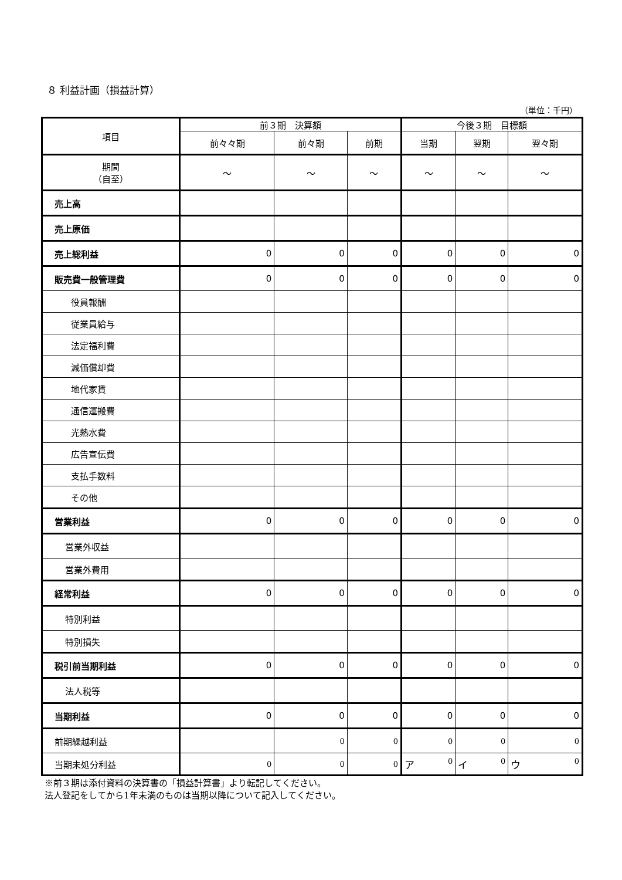８ 利益計画（損益計算）
（単位：千円）
| 項目 | 前３期 決算額 | | | 今後３期 目標額 | | |
| --- | --- | --- | --- | --- | --- | --- |
| | 前々々期 | 前々期 | 前期 | 当期 | 翌期 | 翌々期 |
| 期間 （自至） | ～ | ～ | ～ | ～ | ～ | ～ |
| 売上高 | | | | | | |
| 売上原価 | | | | | | |
| 売上総利益 | 0 | 0 | 0 | 0 | 0 | 0 |
| 販売費一般管理費 | 0 | 0 | 0 | 0 | 0 | 0 |
| 役員報酬 | | | | | | |
| 従業員給与 | | | | | | |
| 法定福利費 | | | | | | |
| 減価償却費 | | | | | | |
| 地代家賃 | | | | | | |
| 通信運搬費 | | | | | | |
| 光熱水費 | | | | | | |
| 広告宣伝費 | | | | | | |
| 支払手数料 | | | | | | |
| その他 | | | | | | |
| 営業利益 | 0 | 0 | 0 | 0 | 0 | 0 |
| 営業外収益 | | | | | | |
| 営業外費用 | | | | | | |
| 経常利益 | 0 | 0 | 0 | 0 | 0 | 0 |
| 特別利益 | | | | | | |
| 特別損失 | | | | | | |
| 税引前当期利益 | 0 | 0 | 0 | 0 | 0 | 0 |
| 法人税等 | | | | | | |
| 当期利益 | 0 | 0 | 0 | 0 | 0 | 0 |
| 前期繰越利益 | | 0 | 0 | 0 | 0 | 0 |
| 当期未処分利益 | 0 | 0 | 0 | ア 0 | イ 0 | ウ 0 |
※前３期は添付資料の決算書の「損益計算書」より転記してください。
法人登記をしてから1年未満のものは当期以降について記入してください。